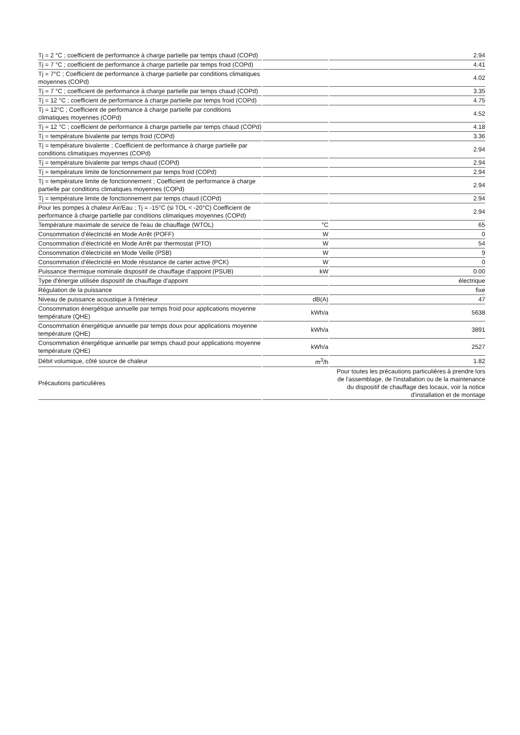| Tj = 2 °C ; coefficient de performance à charge partielle par temps chaud (COPd) | | 2.94 |
| Tj = 7 °C ; coefficient de performance à charge partielle par temps froid (COPd) | | 4.41 |
| Tj = 7°C ; Coefficient de performance à charge partielle par conditions climatiques moyennes (COPd) | | 4.02 |
| Tj = 7 °C ; coefficient de performance à charge partielle par temps chaud (COPd) | | 3.35 |
| Tj = 12 °C ; coefficient de performance à charge partielle par temps froid (COPd) | | 4.75 |
| Tj = 12°C ; Coefficient de performance à charge partielle par conditions climatiques moyennes (COPd) | | 4.52 |
| Tj = 12 °C ; coefficient de performance à charge partielle par temps chaud (COPd) | | 4.18 |
| Tj = température bivalente par temps froid (COPd) | | 3.36 |
| Tj = température bivalente ; Coefficient de performance à charge partielle par conditions climatiques moyennes (COPd) | | 2.94 |
| Tj = température bivalente par temps chaud (COPd) | | 2.94 |
| Tj = température limite de fonctionnement par temps froid (COPd) | | 2.94 |
| Tj = température limite de fonctionnement ; Coefficient de performance à charge partielle par conditions climatiques moyennes (COPd) | | 2.94 |
| Tj = température limite de fonctionnement par temps chaud (COPd) | | 2.94 |
| Pour les pompes à chaleur Air/Eau ; Tj = -15°C (si TOL < -20°C) Coefficient de performance à charge partielle par conditions climatiques moyennes (COPd) | | 2.94 |
| Température maximale de service de l'eau de chauffage (WTOL) | °C | 65 |
| Consommation d'électricité en Mode Arrêt (POFF) | W | 0 |
| Consommation d'électricité en Mode Arrêt par thermostat (PTO) | W | 54 |
| Consommation d'électricité en Mode Veille (PSB) | W | 9 |
| Consommation d'électricité en Mode résistance de carter active (PCK) | W | 0 |
| Puissance thermique nominale dispositif de chauffage d'appoint (PSUB) | kW | 0.00 |
| Type d'énergie utilisée dispositif de chauffage d'appoint | | électrique |
| Régulation de la puissance | | fixe |
| Niveau de puissance acoustique à l'intérieur | dB(A) | 47 |
| Consommation énergétique annuelle par temps froid pour applications moyenne température (QHE) | kWh/a | 5638 |
| Consommation énergétique annuelle par temps doux pour applications moyenne température (QHE) | kWh/a | 3891 |
| Consommation énergétique annuelle par temps chaud pour applications moyenne température (QHE) | kWh/a | 2527 |
| Débit volumique, côté source de chaleur | m<sup>3</sup>/h | 1.82 |
| Précautions particulières | | Pour toutes les précautions particulières à prendre lors de l'assemblage, de l'installation ou de la maintenance du dispositif de chauffage des locaux, voir la notice d'installation et de montage |